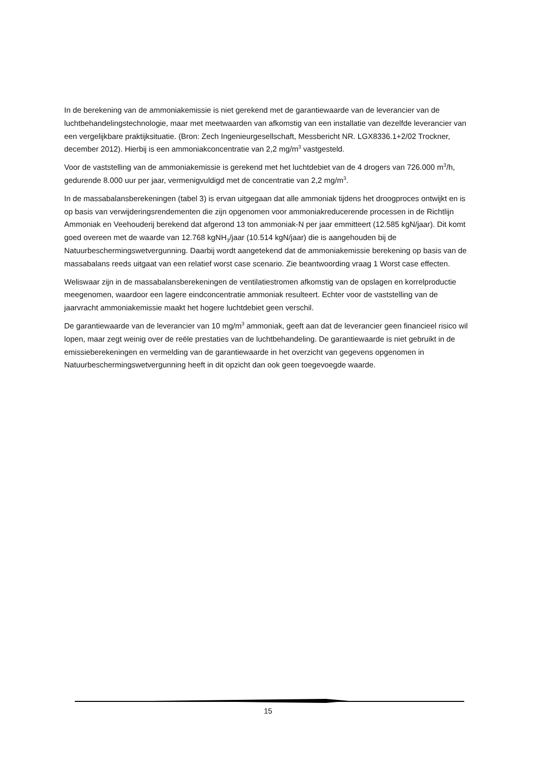In de berekening van de ammoniakemissie is niet gerekend met de garantiewaarde van de leverancier van de luchtbehandelingstechnologie, maar met meetwaarden van afkomstig van een installatie van dezelfde leverancier van een vergelijkbare praktijksituatie. (Bron: Zech Ingenieurgesellschaft, Messbericht NR. LGX8336.1+2/02 Trockner, december 2012). Hierbij is een ammoniakconcentratie van 2,2 mg/m<sup>3</sup> vastgesteld.
Voor de vaststelling van de ammoniakemissie is gerekend met het luchtdebiet van de 4 drogers van 726.000 m<sup>3</sup>/h, gedurende 8.000 uur per jaar, vermenigvuldigd met de concentratie van 2,2 mg/m<sup>3</sup>.
In de massabalansberekeningen (tabel 3) is ervan uitgegaan dat alle ammoniak tijdens het droogproces ontwijkt en is op basis van verwijderingsrendementen die zijn opgenomen voor ammoniakreducerende processen in de Richtlijn Ammoniak en Veehouderij berekend dat afgerond 13 ton ammoniak-N per jaar emmitteert (12.585 kgN/jaar). Dit komt goed overeen met de waarde van 12.768 kgNH<sub>3</sub>/jaar (10.514 kgN/jaar) die is aangehouden bij de Natuurbeschermingswetvergunning. Daarbij wordt aangetekend dat de ammoniakemissie berekening op basis van de massabalans reeds uitgaat van een relatief worst case scenario. Zie beantwoording vraag 1 Worst case effecten.
Weliswaar zijn in de massabalansberekeningen de ventilatiestromen afkomstig van de opslagen en korrelproductie meegenomen, waardoor een lagere eindconcentratie ammoniak resulteert. Echter voor de vaststelling van de jaarvracht ammoniakemissie maakt het hogere luchtdebiet geen verschil.
De garantiewaarde van de leverancier van 10 mg/m<sup>3</sup> ammoniak, geeft aan dat de leverancier geen financieel risico wil lopen, maar zegt weinig over de reële prestaties van de luchtbehandeling. De garantiewaarde is niet gebruikt in de emissieberekeningen en vermelding van de garantiewaarde in het overzicht van gegevens opgenomen in Natuurbeschermingswetvergunning heeft in dit opzicht dan ook geen toegevoegde waarde.
15